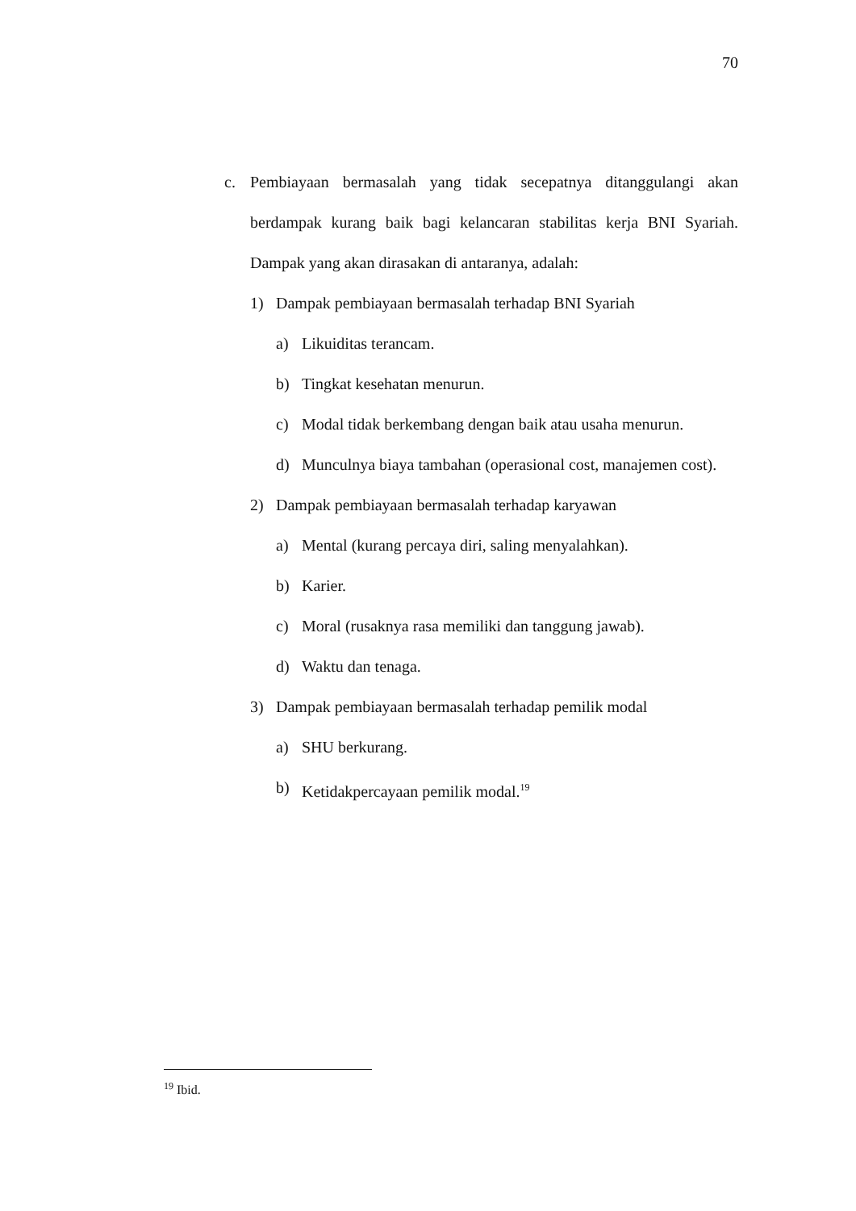70
c. Pembiayaan bermasalah yang tidak secepatnya ditanggulangi akan berdampak kurang baik bagi kelancaran stabilitas kerja BNI Syariah. Dampak yang akan dirasakan di antaranya, adalah:
1) Dampak pembiayaan bermasalah terhadap BNI Syariah
a) Likuiditas terancam.
b) Tingkat kesehatan menurun.
c) Modal tidak berkembang dengan baik atau usaha menurun.
d) Munculnya biaya tambahan (operasional cost, manajemen cost).
2) Dampak pembiayaan bermasalah terhadap karyawan
a) Mental (kurang percaya diri, saling menyalahkan).
b) Karier.
c) Moral (rusaknya rasa memiliki dan tanggung jawab).
d) Waktu dan tenaga.
3) Dampak pembiayaan bermasalah terhadap pemilik modal
a) SHU berkurang.
b) Ketidakpercayaan pemilik modal.<sup>19</sup>
<sup>19</sup> Ibid.